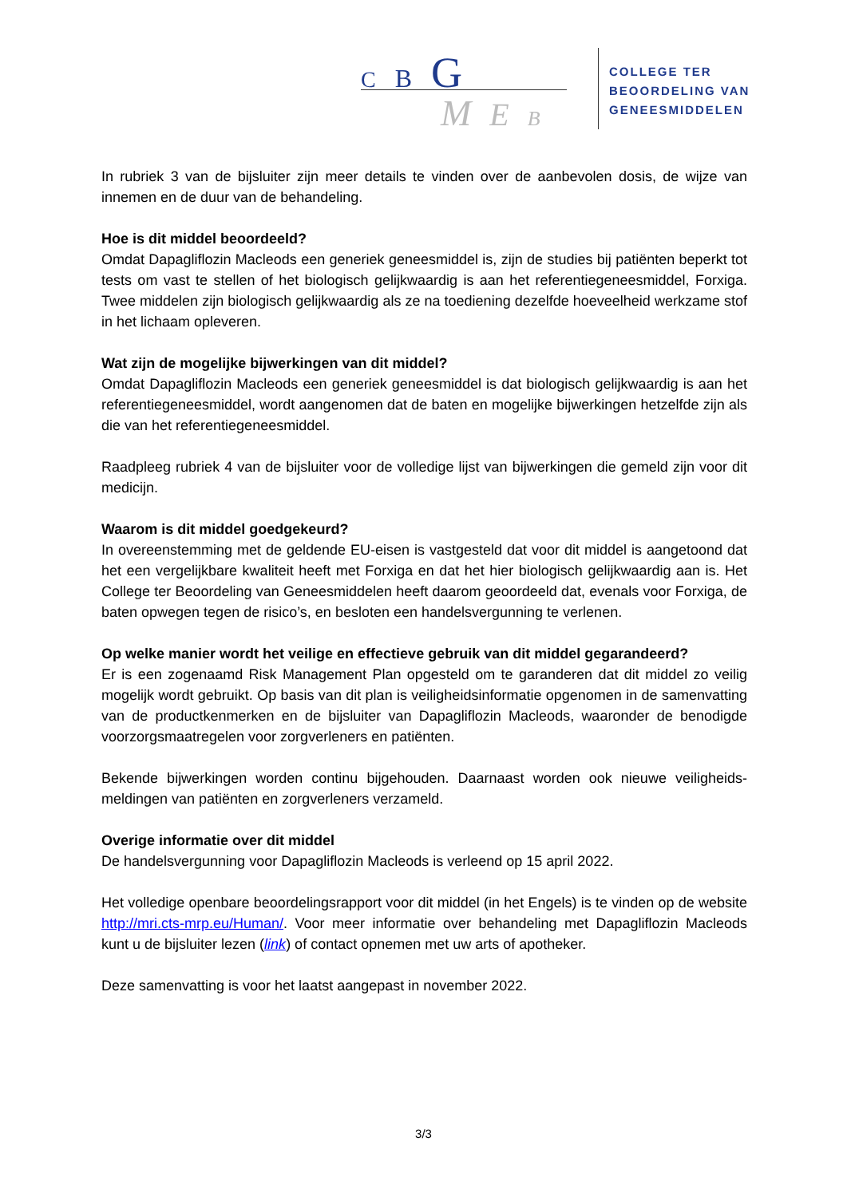C B G
M E B
COLLEGE TER
BEOORDELING VAN
GENEESMIDDELEN
In rubriek 3 van de bijsluiter zijn meer details te vinden over de aanbevolen dosis, de wijze van innemen en de duur van de behandeling.
Hoe is dit middel beoordeeld?
Omdat Dapagliflozin Macleods een generiek geneesmiddel is, zijn de studies bij patiënten beperkt tot tests om vast te stellen of het biologisch gelijkwaardig is aan het referentiegeneesmiddel, Forxiga. Twee middelen zijn biologisch gelijkwaardig als ze na toediening dezelfde hoeveelheid werkzame stof in het lichaam opleveren.
Wat zijn de mogelijke bijwerkingen van dit middel?
Omdat Dapagliflozin Macleods een generiek geneesmiddel is dat biologisch gelijkwaardig is aan het referentiegeneesmiddel, wordt aangenomen dat de baten en mogelijke bijwerkingen hetzelfde zijn als die van het referentiegeneesmiddel.
Raadpleeg rubriek 4 van de bijsluiter voor de volledige lijst van bijwerkingen die gemeld zijn voor dit medicijn.
Waarom is dit middel goedgekeurd?
In overeenstemming met de geldende EU-eisen is vastgesteld dat voor dit middel is aangetoond dat het een vergelijkbare kwaliteit heeft met Forxiga en dat het hier biologisch gelijkwaardig aan is. Het College ter Beoordeling van Geneesmiddelen heeft daarom geoordeeld dat, evenals voor Forxiga, de baten opwegen tegen de risico’s, en besloten een handelsvergunning te verlenen.
Op welke manier wordt het veilige en effectieve gebruik van dit middel gegarandeerd?
Er is een zogenaamd Risk Management Plan opgesteld om te garanderen dat dit middel zo veilig mogelijk wordt gebruikt. Op basis van dit plan is veiligheidsinformatie opgenomen in de samenvatting van de productkenmerken en de bijsluiter van Dapagliflozin Macleods, waaronder de benodigde voorzorgsmaatregelen voor zorgverleners en patiënten.
Bekende bijwerkingen worden continu bijgehouden. Daarnaast worden ook nieuwe veiligheids-meldingen van patiënten en zorgverleners verzameld.
Overige informatie over dit middel
De handelsvergunning voor Dapagliflozin Macleods is verleend op 15 april 2022.
Het volledige openbare beoordelingsrapport voor dit middel (in het Engels) is te vinden op de website http://mri.cts-mrp.eu/Human/. Voor meer informatie over behandeling met Dapagliflozin Macleods kunt u de bijsluiter lezen (link) of contact opnemen met uw arts of apotheker.
Deze samenvatting is voor het laatst aangepast in november 2022.
3/3